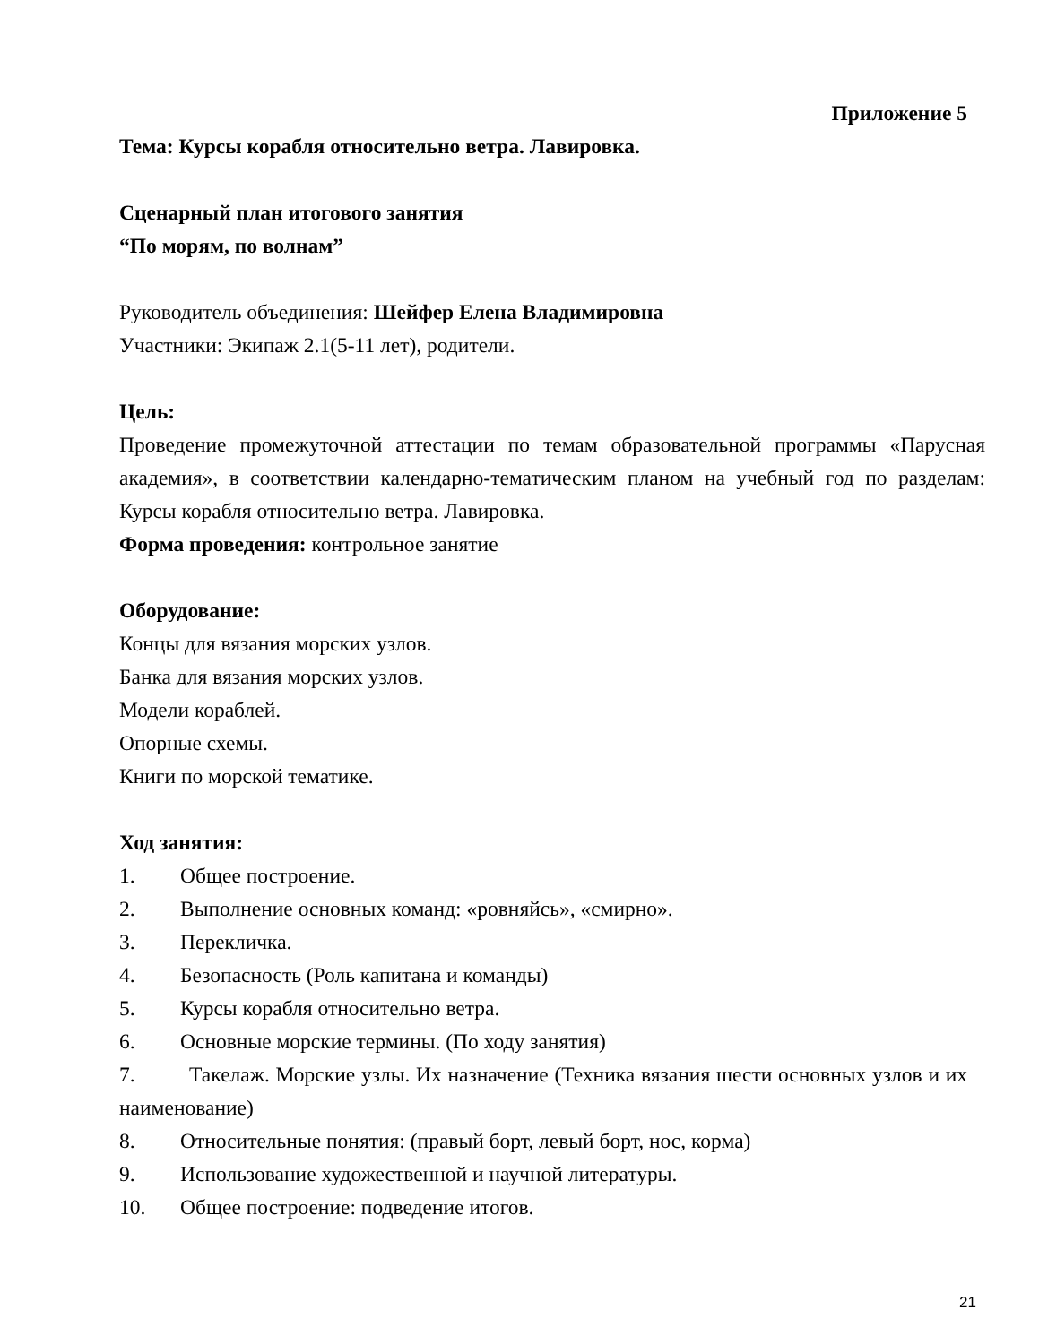Приложение 5
Тема: Курсы корабля относительно ветра. Лавировка.
Сценарный план итогового занятия
“По морям, по волнам”
Руководитель объединения: Шейфер Елена Владимировна
Участники: Экипаж 2.1(5-11 лет), родители.
Цель:
Проведение промежуточной аттестации по темам образовательной программы «Парусная академия», в соответствии календарно-тематическим планом на учебный год по разделам: Курсы корабля относительно ветра. Лавировка.
Форма проведения: контрольное занятие
Оборудование:
Концы для вязания морских узлов.
Банка для вязания морских узлов.
Модели кораблей.
Опорные схемы.
Книги по морской тематике.
Ход занятия:
1. Общее построение.
2. Выполнение основных команд: «ровняйсь», «смирно».
3. Перекличка.
4. Безопасность (Роль капитана и команды)
5. Курсы корабля относительно ветра.
6. Основные морские термины. (По ходу занятия)
7. Такелаж. Морские узлы. Их назначение (Техника вязания шести основных узлов и их наименование)
8. Относительные понятия: (правый борт, левый борт, нос, корма)
9. Использование художественной и научной литературы.
10. Общее построение: подведение итогов.
21